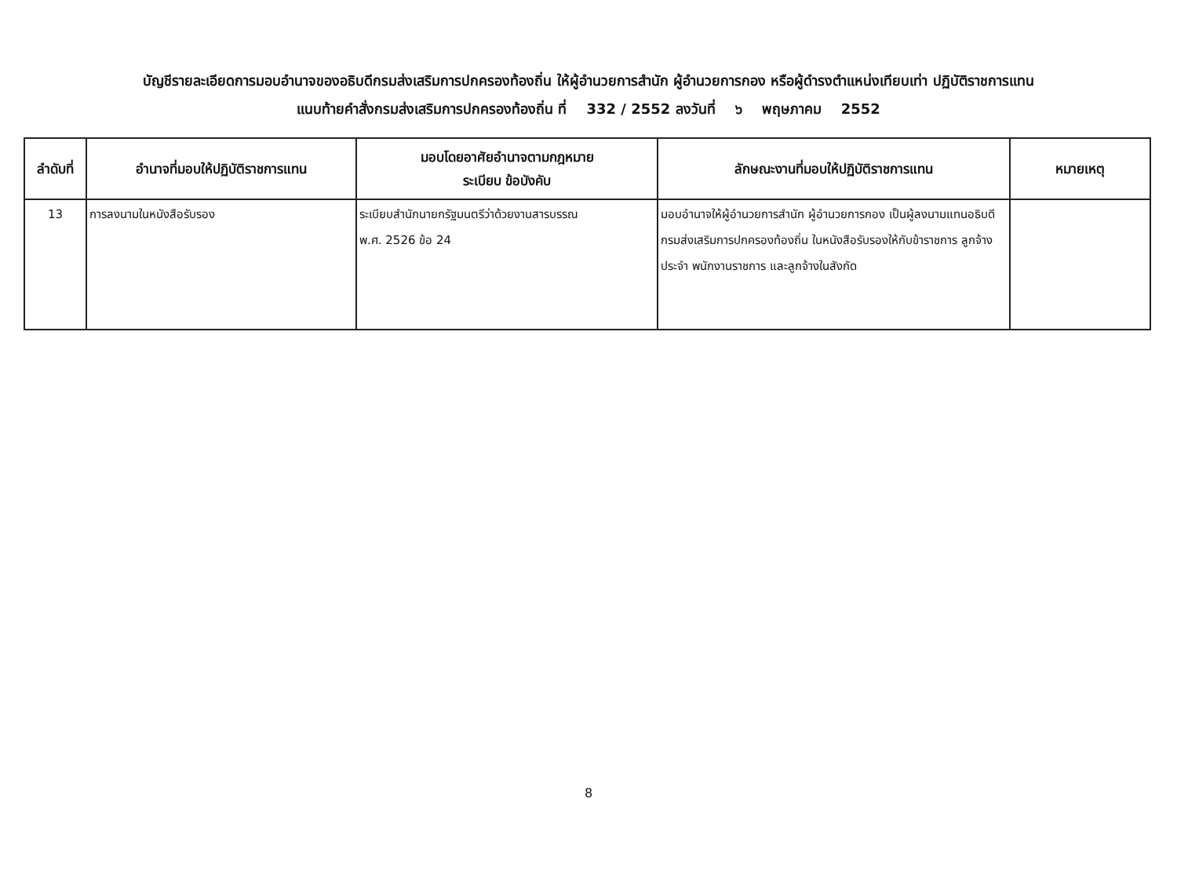บัญชีรายละเอียดการมอบอำนาจของอธิบดีกรมส่งเสริมการปกครองท้องถิ่น ให้ผู้อำนวยการสำนัก ผู้อำนวยการกอง หรือผู้ดำรงตำแหน่งเทียบเท่า ปฏิบัติราชการแทน
แนบท้ายคำสั่งกรมส่งเสริมการปกครองท้องถิ่น ที่ 332 / 2552 ลงวันที่ ๖ พฤษภาคม 2552
| ลำดับที่ | อำนาจที่มอบให้ปฏิบัติราชการแทน | มอบโดยอาศัยอำนาจตามกฎหมาย ระเบียบ ข้อบังคับ | ลักษณะงานที่มอบให้ปฏิบัติราชการแทน | หมายเหตุ |
| --- | --- | --- | --- | --- |
| 13 | การลงนามในหนังสือรับรอง | ระเบียบสำนักนายกรัฐมนตรีว่าด้วยงานสารบรรณ พ.ศ. 2526 ข้อ 24 | มอบอำนาจให้ผู้อำนวยการสำนัก ผู้อำนวยการกอง เป็นผู้ลงนามแทนอธิบดีกรมส่งเสริมการปกครองท้องถิ่น ในหนังสือรับรองให้กับข้าราชการ ลูกจ้างประจำ พนักงานราชการ และลูกจ้างในสังกัด | |
8